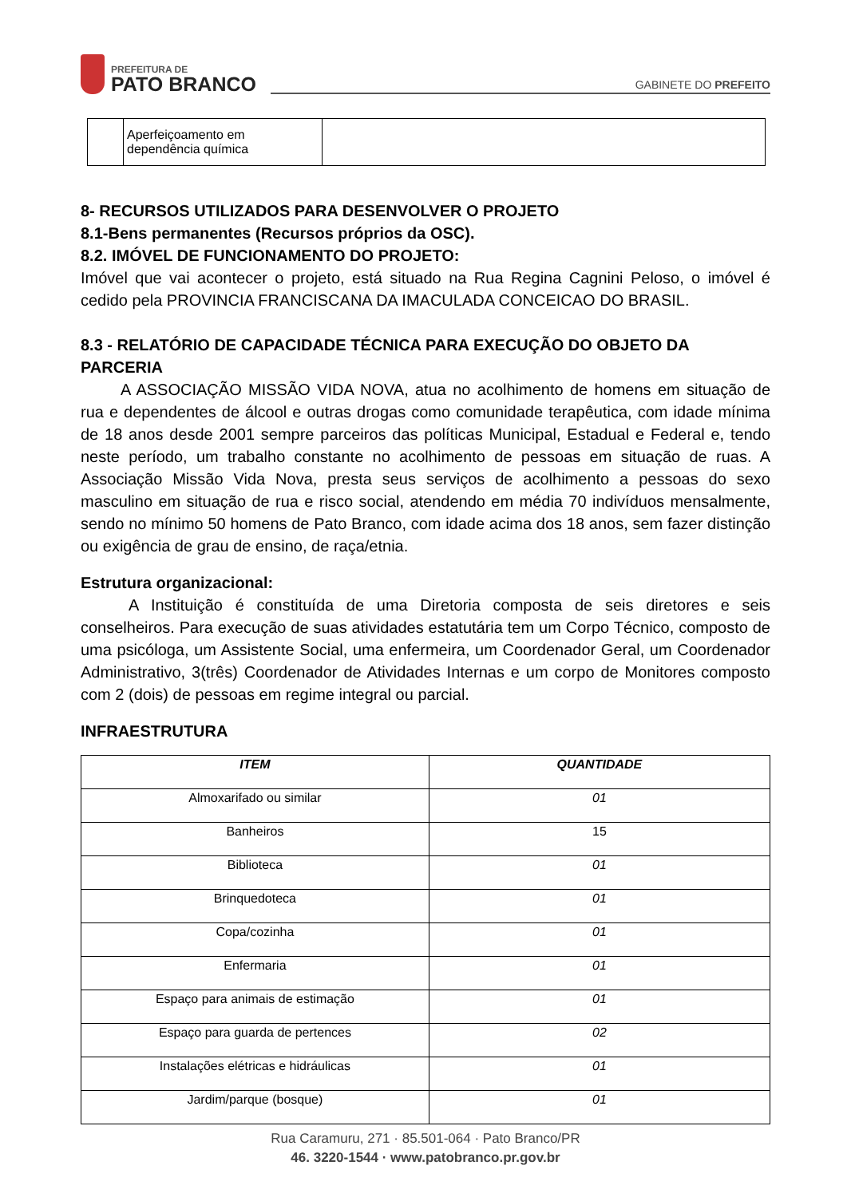PREFEITURA DE
PATO BRANCO
GABINETE DO PREFEITO
| | Aperfeiçoamento em dependência química | |
8- RECURSOS UTILIZADOS PARA DESENVOLVER O PROJETO
8.1-Bens permanentes (Recursos próprios da OSC).
8.2. IMÓVEL DE FUNCIONAMENTO DO PROJETO:
Imóvel que vai acontecer o projeto, está situado na Rua Regina Cagnini Peloso, o imóvel é cedido pela PROVINCIA FRANCISCANA DA IMACULADA CONCEICAO DO BRASIL.
8.3 - RELATÓRIO DE CAPACIDADE TÉCNICA PARA EXECUÇÃO DO OBJETO DA PARCERIA
A ASSOCIAÇÃO MISSÃO VIDA NOVA, atua no acolhimento de homens em situação de rua e dependentes de álcool e outras drogas como comunidade terapêutica, com idade mínima de 18 anos desde 2001 sempre parceiros das políticas Municipal, Estadual e Federal e, tendo neste período, um trabalho constante no acolhimento de pessoas em situação de ruas. A Associação Missão Vida Nova, presta seus serviços de acolhimento a pessoas do sexo masculino em situação de rua e risco social, atendendo em média 70 indivíduos mensalmente, sendo no mínimo 50 homens de Pato Branco, com idade acima dos 18 anos, sem fazer distinção ou exigência de grau de ensino, de raça/etnia.
Estrutura organizacional:
A Instituição é constituída de uma Diretoria composta de seis diretores e seis conselheiros. Para execução de suas atividades estatutária tem um Corpo Técnico, composto de uma psicóloga, um Assistente Social, uma enfermeira, um Coordenador Geral, um Coordenador Administrativo, 3(três) Coordenador de Atividades Internas e um corpo de Monitores composto com 2 (dois) de pessoas em regime integral ou parcial.
INFRAESTRUTURA
| ITEM | QUANTIDADE |
| --- | --- |
| Almoxarifado ou similar | 01 |
| Banheiros | 15 |
| Biblioteca | 01 |
| Brinquedoteca | 01 |
| Copa/cozinha | 01 |
| Enfermaria | 01 |
| Espaço para animais de estimação | 01 |
| Espaço para guarda de pertences | 02 |
| Instalações elétricas e hidráulicas | 01 |
| Jardim/parque (bosque) | 01 |
Rua Caramuru, 271 · 85.501-064 · Pato Branco/PR
46. 3220-1544 · www.patobranco.pr.gov.br